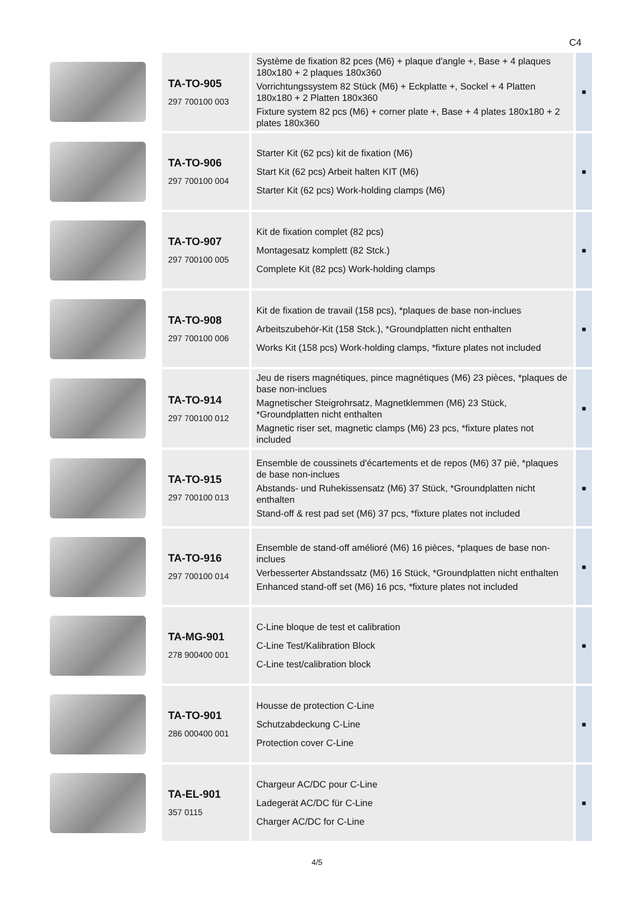C4
| | TA-TO-905 297 700100 003 | Système de fixation 82 pces (M6) + plaque d'angle +, Base + 4 plaques 180x180 + 2 plaques 180x360 Vorrichtungssystem 82 Stück (M6) + Eckplatte +, Sockel + 4 Platten 180x180 + 2 Platten 180x360 Fixture system 82 pcs (M6) + corner plate +, Base + 4 plates 180x180 + 2 plates 180x360 | ■ |
| | TA-TO-906 297 700100 004 | Starter Kit (62 pcs) kit de fixation (M6) Start Kit (62 pcs) Arbeit halten KIT (M6) Starter Kit (62 pcs) Work-holding clamps (M6) | ■ |
| | TA-TO-907 297 700100 005 | Kit de fixation complet (82 pcs) Montagesatz komplett (82 Stck.) Complete Kit (82 pcs) Work-holding clamps | ■ |
| | TA-TO-908 297 700100 006 | Kit de fixation de travail (158 pcs), *plaques de base non-inclues Arbeitszubehör-Kit (158 Stck.), *Groundplatten nicht enthalten Works Kit (158 pcs) Work-holding clamps, *fixture plates not included | ■ |
| | TA-TO-914 297 700100 012 | Jeu de risers magnétiques, pince magnétiques (M6) 23 pièces, *plaques de base non-inclues Magnetischer Steigrohrsatz, Magnetklemmen (M6) 23 Stück, *Groundplatten nicht enthalten Magnetic riser set, magnetic clamps (M6) 23 pcs, *fixture plates not included | ■ |
| | TA-TO-915 297 700100 013 | Ensemble de coussinets d'écartements et de repos (M6) 37 piè, *plaques de base non-inclues Abstands- und Ruhekissensatz (M6) 37 Stück, *Groundplatten nicht enthalten Stand-off & rest pad set (M6) 37 pcs, *fixture plates not included | ■ |
| | TA-TO-916 297 700100 014 | Ensemble de stand-off amélioré (M6) 16 pièces, *plaques de base non-inclues Verbesserter Abstandssatz (M6) 16 Stück, *Groundplatten nicht enthalten Enhanced stand-off set (M6) 16 pcs, *fixture plates not included | ■ |
| | TA-MG-901 278 900400 001 | C-Line bloque de test et calibration C-Line Test/Kalibration Block C-Line test/calibration block | ■ |
| | TA-TO-901 286 000400 001 | Housse de protection C-Line Schutzabdeckung C-Line Protection cover C-Line | ■ |
| | TA-EL-901 357 0115 | Chargeur AC/DC pour C-Line Ladegerät AC/DC für C-Line Charger AC/DC for C-Line | ■ |
4/5